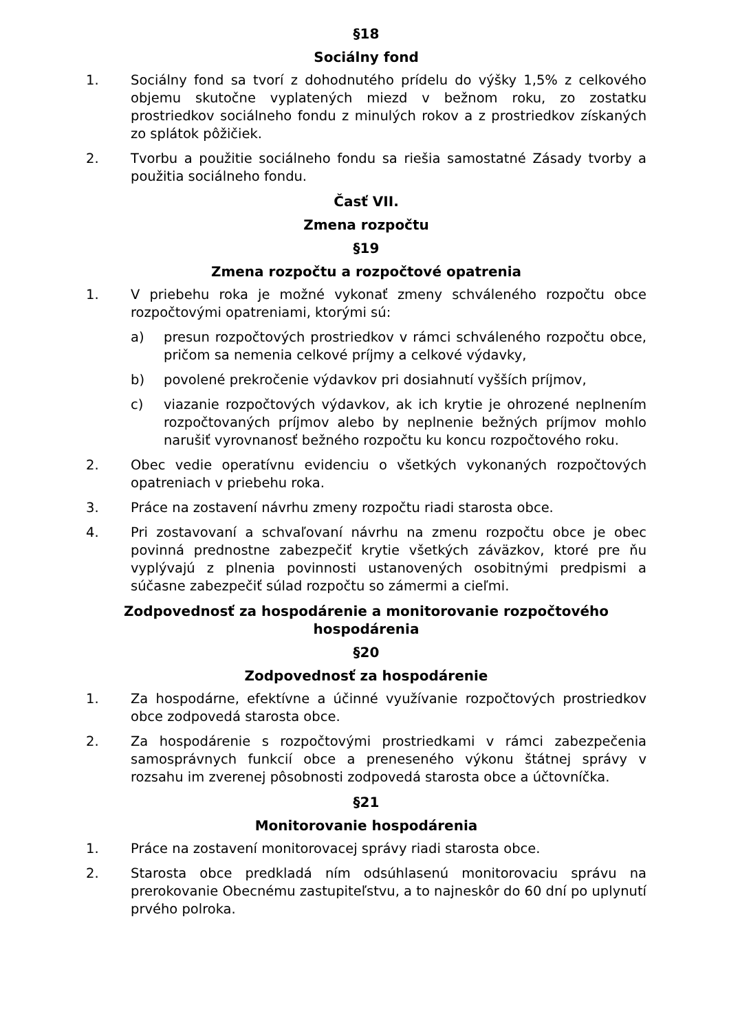§18
Sociálny fond
1. Sociálny fond sa tvorí z dohodnutého prídelu do výšky 1,5% z celkového objemu skutočne vyplatených miezd v bežnom roku, zo zostatku prostriedkov sociálneho fondu z minulých rokov a z prostriedkov získaných zo splátok pôžičiek.
2. Tvorbu a použitie sociálneho fondu sa riešia samostatné Zásady tvorby a použitia sociálneho fondu.
Časť VII.
Zmena rozpočtu
§19
Zmena rozpočtu a rozpočtové opatrenia
1. V priebehu roka je možné vykonať zmeny schváleného rozpočtu obce rozpočtovými opatreniami, ktorými sú:
a) presun rozpočtových prostriedkov v rámci schváleného rozpočtu obce, pričom sa nemenia celkové príjmy a celkové výdavky,
b) povolené prekročenie výdavkov pri dosiahnutí vyšších príjmov,
c) viazanie rozpočtových výdavkov, ak ich krytie je ohrozené neplnením rozpočtovaných príjmov alebo by neplnenie bežných príjmov mohlo narušiť vyrovnanosť bežného rozpočtu ku koncu rozpočtového roku.
2. Obec vedie operatívnu evidenciu o všetkých vykonaných rozpočtových opatreniach v priebehu roka.
3. Práce na zostavení návrhu zmeny rozpočtu riadi starosta obce.
4. Pri zostavovaní a schvaľovaní návrhu na zmenu rozpočtu obce je obec povinná prednostne zabezpečiť krytie všetkých záväzkov, ktoré pre ňu vyplývajú z plnenia povinnosti ustanovených osobitnými predpismi a súčasne zabezpečiť súlad rozpočtu so zámermi a cieľmi.
Zodpovednosť za hospodárenie a monitorovanie rozpočtového hospodárenia
§20
Zodpovednosť za hospodárenie
1. Za hospodárne, efektívne a účinné využívanie rozpočtových prostriedkov obce zodpovedá starosta obce.
2. Za hospodárenie s rozpočtovými prostriedkami v rámci zabezpečenia samosprávnych funkcií obce a preneseného výkonu štátnej správy v rozsahu im zverenej pôsobnosti zodpovedá starosta obce a účtovníčka.
§21
Monitorovanie hospodárenia
1. Práce na zostavení monitorovacej správy riadi starosta obce.
2. Starosta obce predkladá ním odsúhlasenú monitorovaciu správu na prerokovanie Obecnému zastupiteľstvu, a to najneskôr do 60 dní po uplynutí prvého polroka.